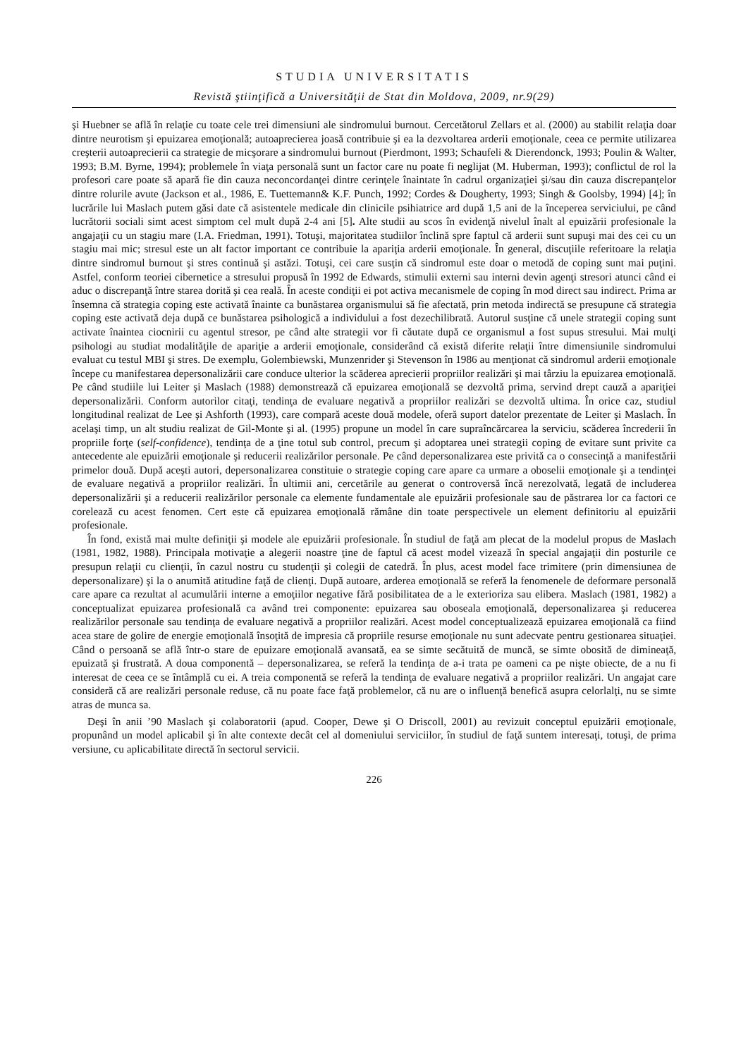STUDIA UNIVERSITATIS
Revistă ştiinţifică a Universităţii de Stat din Moldova, 2009, nr.9(29)
şi Huebner se află în relaţie cu toate cele trei dimensiuni ale sindromului burnout. Cercetătorul Zellars et al. (2000) au stabilit relaţia doar dintre neurotism şi epuizarea emoţională; autoaprecierea joasă contribuie şi ea la dezvoltarea arderii emoţionale, ceea ce permite utilizarea creşterii autoaprecierii ca strategie de micşorare a sindromului burnout (Pierdmont, 1993; Schaufeli & Dierendonck, 1993; Poulin & Walter, 1993; B.M. Byrne, 1994); problemele în viaţa personală sunt un factor care nu poate fi neglijat (M. Huberman, 1993); conflictul de rol la profesori care poate să apară fie din cauza neconcordanţei dintre cerinţele înaintate în cadrul organizaţiei şi/sau din cauza discrepanţelor dintre rolurile avute (Jackson et al., 1986, E. Tuettemann& K.F. Punch, 1992; Cordes & Dougherty, 1993; Singh & Goolsby, 1994) [4]; în lucrările lui Maslach putem găsi date că asistentele medicale din clinicile psihiatrice ard după 1,5 ani de la începerea serviciului, pe când lucrătorii sociali simt acest simptom cel mult după 2-4 ani [5]. Alte studii au scos în evidenţă nivelul înalt al epuizării profesionale la angajaţii cu un stagiu mare (I.A. Friedman, 1991). Totuşi, majoritatea studiilor înclină spre faptul că arderii sunt supuşi mai des cei cu un stagiu mai mic; stresul este un alt factor important ce contribuie la apariţia arderii emoţionale. În general, discuţiile referitoare la relaţia dintre sindromul burnout şi stres continuă şi astăzi. Totuşi, cei care susţin că sindromul este doar o metodă de coping sunt mai puţini. Astfel, conform teoriei cibernetice a stresului propusă în 1992 de Edwards, stimulii externi sau interni devin agenţi stresori atunci când ei aduc o discrepanţă între starea dorită şi cea reală. În aceste condiţii ei pot activa mecanismele de coping în mod direct sau indirect. Prima ar însemna că strategia coping este activată înainte ca bunăstarea organismului să fie afectată, prin metoda indirectă se presupune că strategia coping este activată deja după ce bunăstarea psihologică a individului a fost dezechilibrată. Autorul susţine că unele strategii coping sunt activate înaintea ciocnirii cu agentul stresor, pe când alte strategii vor fi căutate după ce organismul a fost supus stresului. Mai mulţi psihologi au studiat modalităţile de apariţie a arderii emoţionale, considerând că există diferite relaţii între dimensiunile sindromului evaluat cu testul MBI şi stres. De exemplu, Golembiewski, Munzenrider şi Stevenson în 1986 au menţionat că sindromul arderii emoţionale începe cu manifestarea depersonalizării care conduce ulterior la scăderea aprecierii propriilor realizări şi mai târziu la epuizarea emoţională. Pe când studiile lui Leiter şi Maslach (1988) demonstrează că epuizarea emoţională se dezvoltă prima, servind drept cauză a apariţiei depersonalizării. Conform autorilor citaţi, tendinţa de evaluare negativă a propriilor realizări se dezvoltă ultima. În orice caz, studiul longitudinal realizat de Lee şi Ashforth (1993), care compară aceste două modele, oferă suport datelor prezentate de Leiter şi Maslach. În acelaşi timp, un alt studiu realizat de Gil-Monte şi al. (1995) propune un model în care supraîncărcarea la serviciu, scăderea încrederii în propriile forţe (self-confidence), tendinţa de a ţine totul sub control, precum şi adoptarea unei strategii coping de evitare sunt privite ca antecedente ale epuizării emoţionale şi reducerii realizărilor personale. Pe când depersonalizarea este privită ca o consecinţă a manifestării primelor două. După aceşti autori, depersonalizarea constituie o strategie coping care apare ca urmare a oboselii emoţionale şi a tendinţei de evaluare negativă a propriilor realizări. În ultimii ani, cercetările au generat o controversă încă nerezolvată, legată de includerea depersonalizării şi a reducerii realizărilor personale ca elemente fundamentale ale epuizării profesionale sau de păstrarea lor ca factori ce corelează cu acest fenomen. Cert este că epuizarea emoţională rămâne din toate perspectivele un element definitoriu al epuizării profesionale.
În fond, există mai multe definiţii şi modele ale epuizării profesionale. În studiul de faţă am plecat de la modelul propus de Maslach (1981, 1982, 1988). Principala motivaţie a alegerii noastre ţine de faptul că acest model vizează în special angajaţii din posturile ce presupun relaţii cu clienţii, în cazul nostru cu studenţii şi colegii de catedră. În plus, acest model face trimitere (prin dimensiunea de depersonalizare) şi la o anumită atitudine faţă de clienţi. După autoare, arderea emoţională se referă la fenomenele de deformare personală care apare ca rezultat al acumulării interne a emoţiilor negative fără posibilitatea de a le exterioriza sau elibera. Maslach (1981, 1982) a conceptualizat epuizarea profesională ca având trei componente: epuizarea sau oboseala emoţională, depersonalizarea şi reducerea realizărilor personale sau tendinţa de evaluare negativă a propriilor realizări. Acest model conceptualizează epuizarea emoţională ca fiind acea stare de golire de energie emoţională însoţită de impresia că propriile resurse emoţionale nu sunt adecvate pentru gestionarea situaţiei. Când o persoană se află într-o stare de epuizare emoţională avansată, ea se simte secătuită de muncă, se simte obosită de dimineaţă, epuizată şi frustrată. A doua componentă – depersonalizarea, se referă la tendinţa de a-i trata pe oameni ca pe nişte obiecte, de a nu fi interesat de ceea ce se întâmplă cu ei. A treia componentă se referă la tendinţa de evaluare negativă a propriilor realizări. Un angajat care consideră că are realizări personale reduse, că nu poate face faţă problemelor, că nu are o influenţă benefică asupra celorlalţi, nu se simte atras de munca sa.
Deşi în anii ’90 Maslach şi colaboratorii (apud. Cooper, Dewe şi O Driscoll, 2001) au revizuit conceptul epuizării emoţionale, propunând un model aplicabil şi în alte contexte decât cel al domeniului serviciilor, în studiul de faţă suntem interesaţi, totuşi, de prima versiune, cu aplicabilitate directă în sectorul servicii.
226